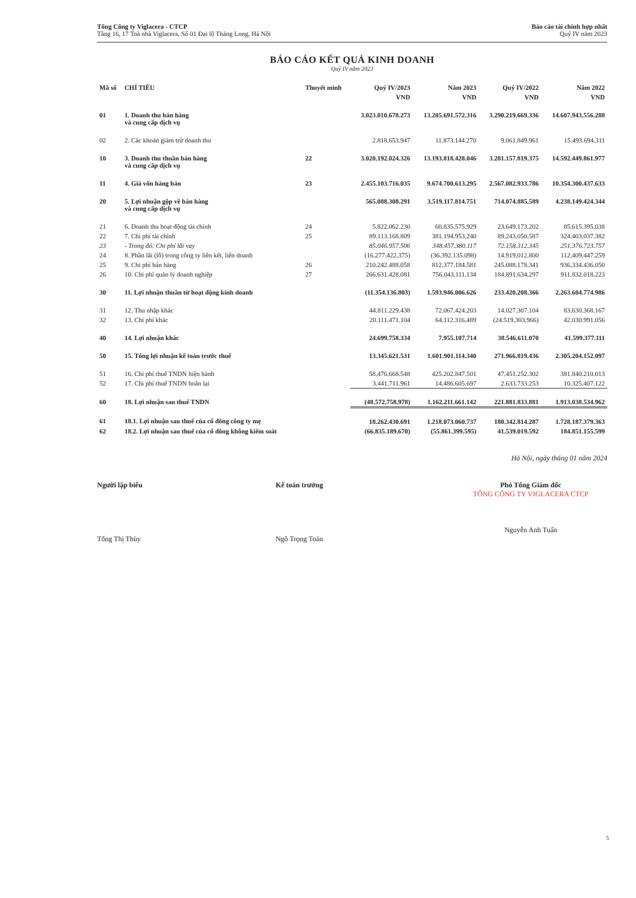Tổng Công ty Viglacera - CTCP
Tầng 16, 17 Toà nhà Viglacera, Số 01 Đại lộ Thăng Long, Hà Nội
Báo cáo tài chính hợp nhất
Quý IV năm 2023
BÁO CÁO KẾT QUẢ KINH DOANH
Quý IV năm 2023
| Mã số | CHỈ TIÊU | Thuyết minh | Quý IV/2023 | Năm 2023 | Quý IV/2022 | Năm 2022 |
| --- | --- | --- | --- | --- | --- | --- |
| | | | VND | VND | VND | VND |
| 01 | 1. Doanh thu bán hàng và cung cấp dịch vụ | | 3.023.010.678.273 | 13.205.691.572.316 | 3.290.219.669.336 | 14.607.943.556.288 |
| 02 | 2. Các khoản giảm trừ doanh thu | | 2.818.653.947 | 11.873.144.270 | 9.061.849.961 | 15.493.694.311 |
| 10 | 3. Doanh thu thuần bán hàng và cung cấp dịch vụ | 22 | 3.020.192.024.326 | 13.193.818.428.046 | 3.281.157.819.375 | 14.592.449.861.977 |
| 11 | 4. Giá vốn hàng bán | 23 | 2.455.103.716.035 | 9.674.700.613.295 | 2.567.082.933.786 | 10.354.300.437.633 |
| 20 | 5. Lợi nhuận gộp về bán hàng và cung cấp dịch vụ | | 565.088.308.291 | 3.519.117.814.751 | 714.074.885.589 | 4.238.149.424.344 |
| 21 | 6. Doanh thu hoạt động tài chính | 24 | 5.822.062.230 | 60.835.575.929 | 23.649.173.202 | 85.615.395.038 |
| 22 | 7. Chi phí tài chính | 25 | 89.113.168.809 | 381.194.953.240 | 89.243.050.587 | 324.403.037.382 |
| 23 | - Trong đó: Chi phí lãi vay | | 85.046.957.506 | 348.457.380.117 | 72.158.312.345 | 251.376.723.757 |
| 24 | 8. Phần lãi (lỗ) trong công ty liên kết, liên doanh | | (16.277.422.375) | (36.392.135.098) | 14.919.012.800 | 112.409.447.259 |
| 25 | 9. Chi phí bán hàng | 26 | 210.242.488.058 | 812.377.184.581 | 245.088.178.341 | 936.334.436.050 |
| 26 | 10. Chi phí quản lý doanh nghiệp | 27 | 266.631.428.081 | 756.043.111.134 | 184.891.634.297 | 911.832.018.223 |
| 30 | 11. Lợi nhuận thuần từ hoạt động kinh doanh | | (11.354.136.803) | 1.593.946.006.626 | 233.420.208.366 | 2.263.604.774.986 |
| 31 | 12. Thu nhập khác | | 44.811.229.438 | 72.067.424.203 | 14.027.307.104 | 83.630.368.167 |
| 32 | 13. Chi phí khác | | 20.111.471.104 | 64.112.316.489 | (24.519.303.966) | 42.030.991.056 |
| 40 | 14. Lợi nhuận khác | | 24.699.758.334 | 7.955.107.714 | 38.546.611.070 | 41.599.377.111 |
| 50 | 15. Tổng lợi nhuận kế toán trước thuế | | 13.345.621.531 | 1.601.901.114.340 | 271.966.819.436 | 2.305.204.152.097 |
| 51 | 16. Chi phí thuế TNDN hiện hành | | 58.476.668.548 | 425.202.847.501 | 47.451.252.302 | 381.840.210.013 |
| 52 | 17. Chi phí thuế TNDN hoãn lại | | 3.441.711.961 | 14.486.605.697 | 2.633.733.253 | 10.325.407.122 |
| 60 | 18. Lợi nhuận sau thuế TNDN | | (48.572.758.978) | 1.162.211.661.142 | 221.881.833.881 | 1.913.038.534.962 |
| 61 | 18.1. Lợi nhuận sau thuế của cổ đông công ty mẹ | | 18.262.430.691 | 1.218.073.060.737 | 180.342.814.287 | 1.728.187.379.363 |
| 62 | 18.2. Lợi nhuận sau thuế của cổ đông không kiểm soát | | (66.835.189.670) | (55.861.399.595) | 41.539.019.592 | 184.851.155.599 |
Hà Nội, ngày tháng 01 năm 2024
Người lập biểu
Tống Thị Thùy
Kế toán trưởng
Ngô Trọng Toán
Phó Tổng Giám đốc
TỔNG CÔNG TY VIGLACERA CTCP
Nguyễn Anh Tuấn
5